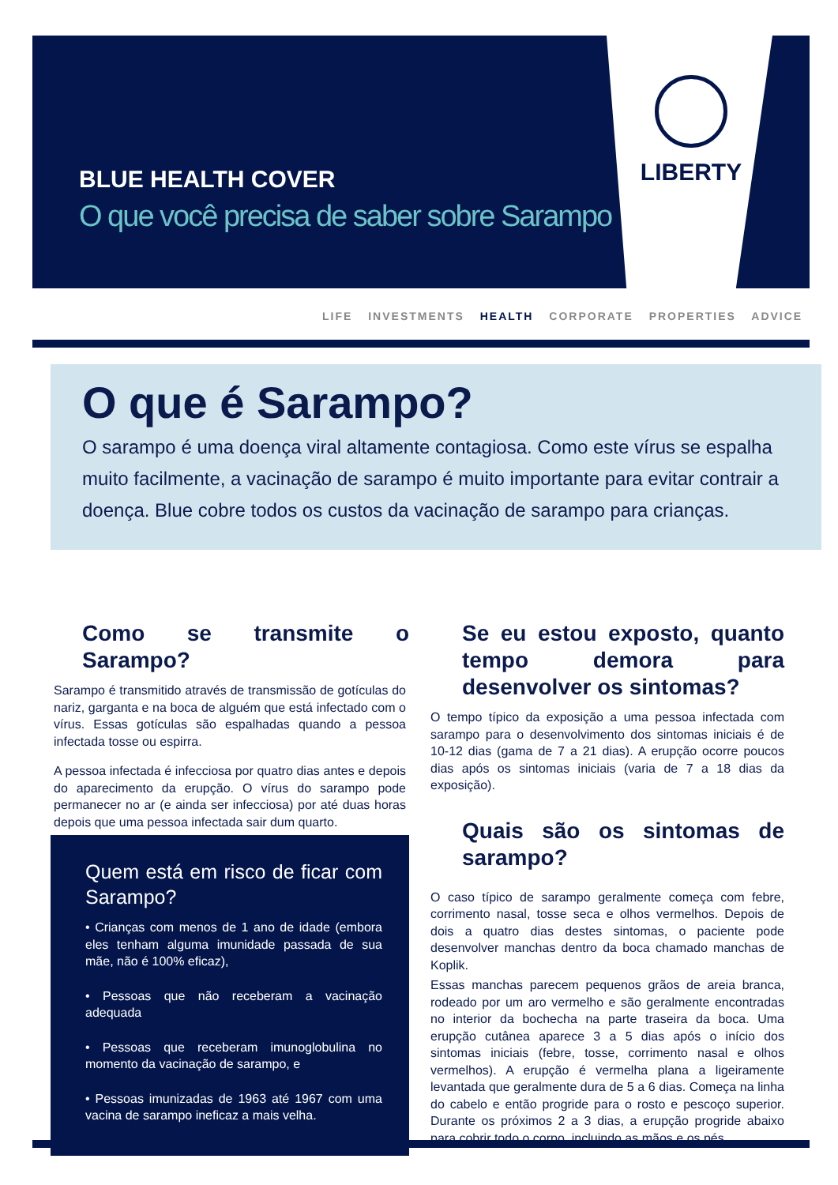LIBERTY
BLUE HEALTH COVER
O que você precisa de saber sobre Sarampo
LIFE INVESTMENTS HEALTH CORPORATE PROPERTIES ADVICE
O que é Sarampo?
O sarampo é uma doença viral altamente contagiosa. Como este vírus se espalha muito facilmente, a vacinação de sarampo é muito importante para evitar contrair a doença. Blue cobre todos os custos da vacinação de sarampo para crianças.
Como se transmite o Sarampo?
Sarampo é transmitido através de transmissão de gotículas do nariz, garganta e na boca de alguém que está infectado com o vírus. Essas gotículas são espalhadas quando a pessoa infectada tosse ou espirra.
A pessoa infectada é infecciosa por quatro dias antes e depois do aparecimento da erupção. O vírus do sarampo pode permanecer no ar (e ainda ser infecciosa) por até duas horas depois que uma pessoa infectada sair dum quarto.
Quem está em risco de ficar com Sarampo?
• Crianças com menos de 1 ano de idade (embora eles tenham alguma imunidade passada de sua mãe, não é 100% eficaz),
• Pessoas que não receberam a vacinação adequada
• Pessoas que receberam imunoglobulina no momento da vacinação de sarampo, e
• Pessoas imunizadas de 1963 até 1967 com uma vacina de sarampo ineficaz a mais velha.
Se eu estou exposto, quanto tempo demora para desenvolver os sintomas?
O tempo típico da exposição a uma pessoa infectada com sarampo para o desenvolvimento dos sintomas iniciais é de 10-12 dias (gama de 7 a 21 dias). A erupção ocorre poucos dias após os sintomas iniciais (varia de 7 a 18 dias da exposição).
Quais são os sintomas de sarampo?
O caso típico de sarampo geralmente começa com febre, corrimento nasal, tosse seca e olhos vermelhos. Depois de dois a quatro dias destes sintomas, o paciente pode desenvolver manchas dentro da boca chamado manchas de Koplik.
Essas manchas parecem pequenos grãos de areia branca, rodeado por um aro vermelho e são geralmente encontradas no interior da bochecha na parte traseira da boca. Uma erupção cutânea aparece 3 a 5 dias após o início dos sintomas iniciais (febre, tosse, corrimento nasal e olhos vermelhos). A erupção é vermelha plana a ligeiramente levantada que geralmente dura de 5 a 6 dias. Começa na linha do cabelo e então progride para o rosto e pescoço superior. Durante os próximos 2 a 3 dias, a erupção progride abaixo para cobrir todo o corpo, incluindo as mãos e os pés.